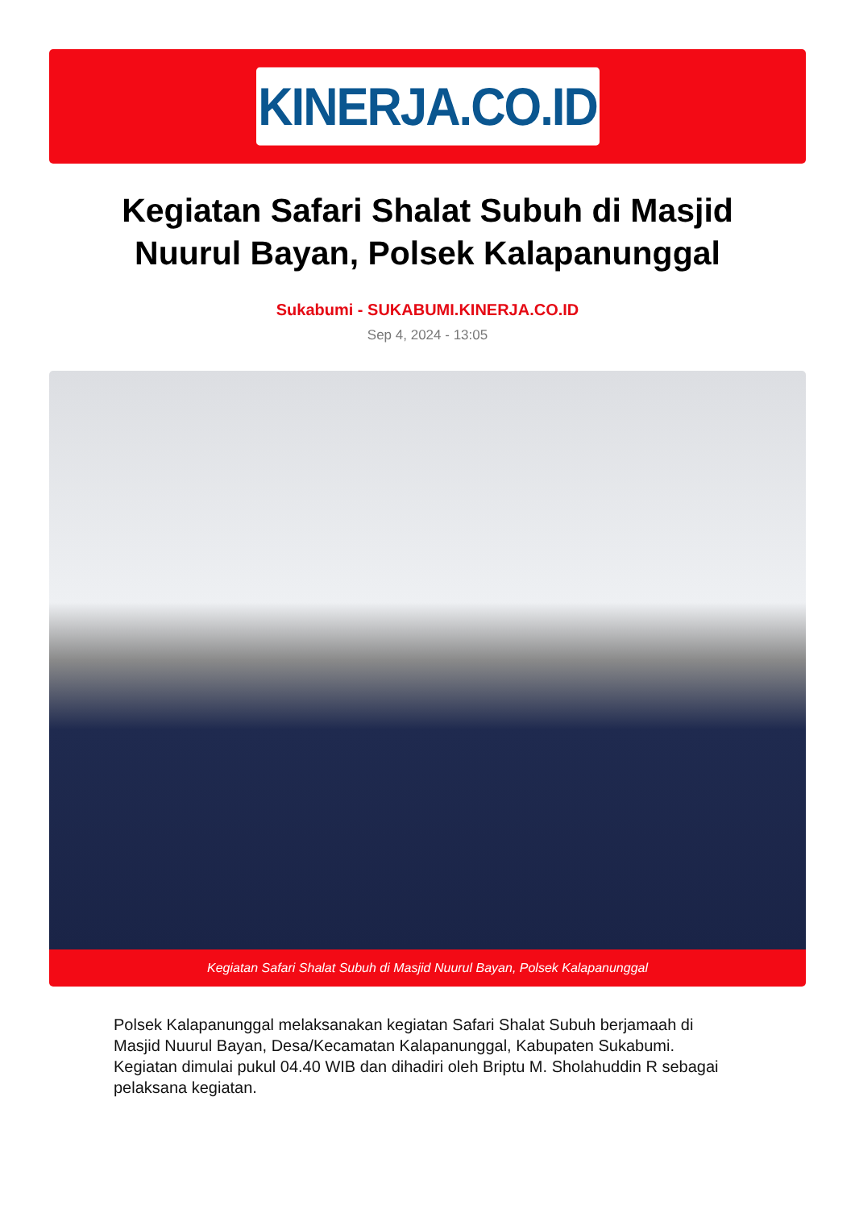KINERJA.CO.ID
Kegiatan Safari Shalat Subuh di Masjid Nuurul Bayan, Polsek Kalapanunggal
Sukabumi - SUKABUMI.KINERJA.CO.ID
Sep 4, 2024 - 13:05
Kegiatan Safari Shalat Subuh di Masjid Nuurul Bayan, Polsek Kalapanunggal
Polsek Kalapanunggal melaksanakan kegiatan Safari Shalat Subuh berjamaah di Masjid Nuurul Bayan, Desa/Kecamatan Kalapanunggal, Kabupaten Sukabumi. Kegiatan dimulai pukul 04.40 WIB dan dihadiri oleh Briptu M. Sholahuddin R sebagai pelaksana kegiatan.